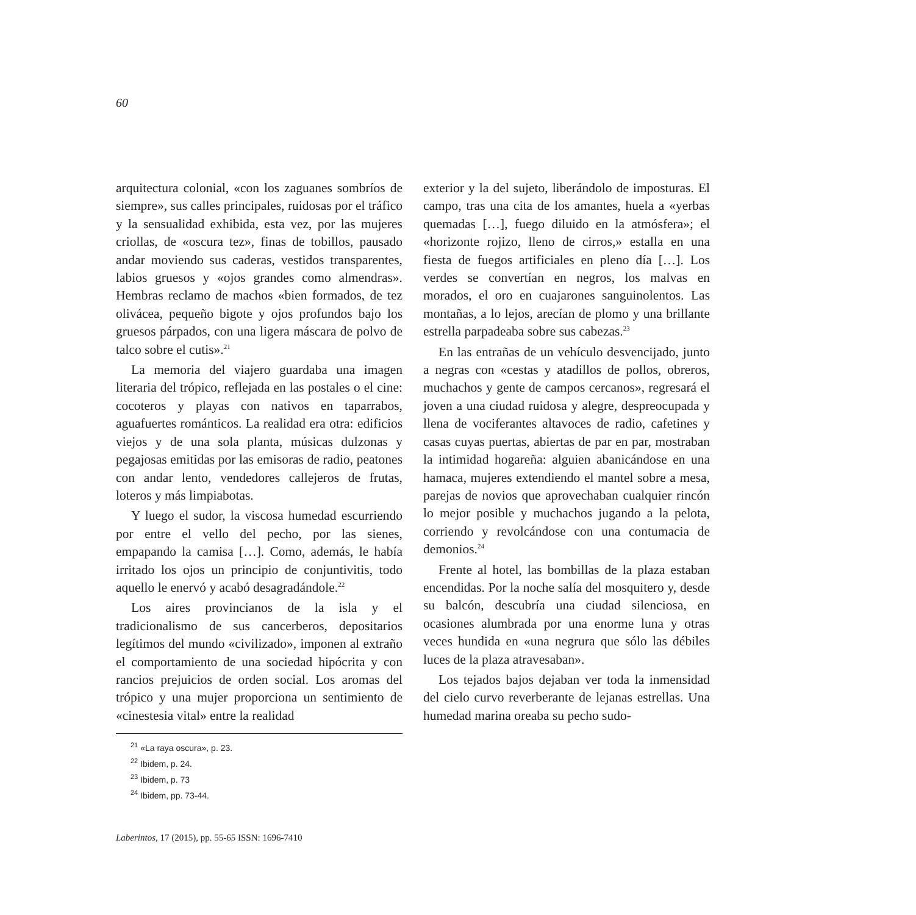60
arquitectura colonial, «con los zaguanes sombríos de siempre», sus calles principales, ruidosas por el tráfico y la sensualidad exhibida, esta vez, por las mujeres criollas, de «oscura tez», finas de tobillos, pausado andar moviendo sus caderas, vestidos transparentes, labios gruesos y «ojos grandes como almendras». Hembras reclamo de machos «bien formados, de tez olivácea, pequeño bigote y ojos profundos bajo los gruesos párpados, con una ligera máscara de polvo de talco sobre el cutis».<sup>21</sup>
La memoria del viajero guardaba una imagen literaria del trópico, reflejada en las postales o el cine: cocoteros y playas con nativos en taparrabos, aguafuertes románticos. La realidad era otra: edificios viejos y de una sola planta, músicas dulzonas y pegajosas emitidas por las emisoras de radio, peatones con andar lento, vendedores callejeros de frutas, loteros y más limpiabotas.
Y luego el sudor, la viscosa humedad escurriendo por entre el vello del pecho, por las sienes, empapando la camisa […]. Como, además, le había irritado los ojos un principio de conjuntivitis, todo aquello le enervó y acabó desagradándole.<sup>22</sup>
Los aires provincianos de la isla y el tradicionalismo de sus cancerberos, depositarios legítimos del mundo «civilizado», imponen al extraño el comportamiento de una sociedad hipócrita y con rancios prejuicios de orden social. Los aromas del trópico y una mujer proporciona un sentimiento de «cinestesia vital» entre la realidad
<sup>21</sup> «La raya oscura», p. 23.
<sup>22</sup> Ibidem, p. 24.
<sup>23</sup> Ibidem, p. 73
<sup>24</sup> Ibidem, pp. 73-44.
exterior y la del sujeto, liberándolo de imposturas. El campo, tras una cita de los amantes, huela a «yerbas quemadas […], fuego diluido en la atmósfera»; el «horizonte rojizo, lleno de cirros,» estalla en una fiesta de fuegos artificiales en pleno día […]. Los verdes se convertían en negros, los malvas en morados, el oro en cuajarones sanguinolentos. Las montañas, a lo lejos, arecían de plomo y una brillante estrella parpadeaba sobre sus cabezas.<sup>23</sup>
En las entrañas de un vehículo desvencijado, junto a negras con «cestas y atadillos de pollos, obreros, muchachos y gente de campos cercanos», regresará el joven a una ciudad ruidosa y alegre, despreocupada y llena de vociferantes altavoces de radio, cafetines y casas cuyas puertas, abiertas de par en par, mostraban la intimidad hogareña: alguien abanicándose en una hamaca, mujeres extendiendo el mantel sobre a mesa, parejas de novios que aprovechaban cualquier rincón lo mejor posible y muchachos jugando a la pelota, corriendo y revolcándose con una contumacia de demonios.<sup>24</sup>
Frente al hotel, las bombillas de la plaza estaban encendidas. Por la noche salía del mosquitero y, desde su balcón, descubría una ciudad silenciosa, en ocasiones alumbrada por una enorme luna y otras veces hundida en «una negrura que sólo las débiles luces de la plaza atravesaban».
Los tejados bajos dejaban ver toda la inmensidad del cielo curvo reverberante de lejanas estrellas. Una humedad marina oreaba su pecho sudo-
Laberintos, 17 (2015), pp. 55-65 ISSN: 1696-7410